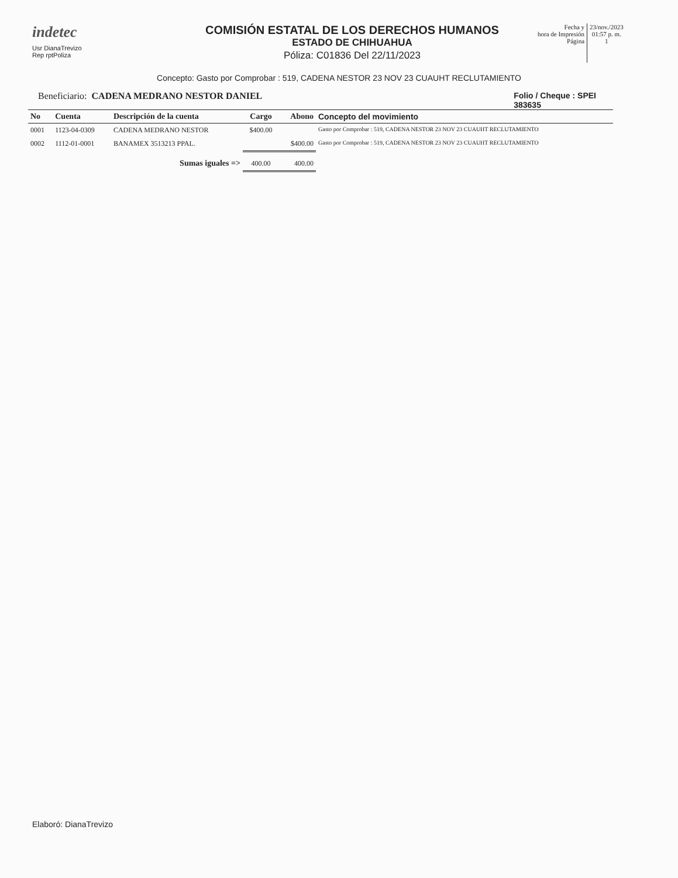indetec
Usr DianaTrevizo
Rep rptPoliza
COMISIÓN ESTATAL DE LOS DERECHOS HUMANOS
ESTADO DE CHIHUAHUA
Póliza: C01836 Del 22/11/2023
Fecha y
hora de Impresión
Página
23/nov./2023
01:57 p. m.
1
Concepto: Gasto por Comprobar : 519, CADENA NESTOR 23 NOV 23 CUAUHT RECLUTAMIENTO
Beneficiario: CADENA MEDRANO NESTOR DANIEL
Folio / Cheque : SPEI
383635
| No | Cuenta | Descripción de la cuenta | Cargo | Abono | Concepto del movimiento |
| --- | --- | --- | --- | --- | --- |
| 0001 | 1123-04-0309 | CADENA MEDRANO NESTOR | $400.00 | | Gasto por Comprobar : 519, CADENA NESTOR 23 NOV 23 CUAUHT RECLUTAMIENTO |
| 0002 | 1112-01-0001 | BANAMEX 3513213 PPAL. | | $400.00 | Gasto por Comprobar : 519, CADENA NESTOR 23 NOV 23 CUAUHT RECLUTAMIENTO |
| | | Sumas iguales => | 400.00 | 400.00 | |
Elaboró: DianaTrevizo